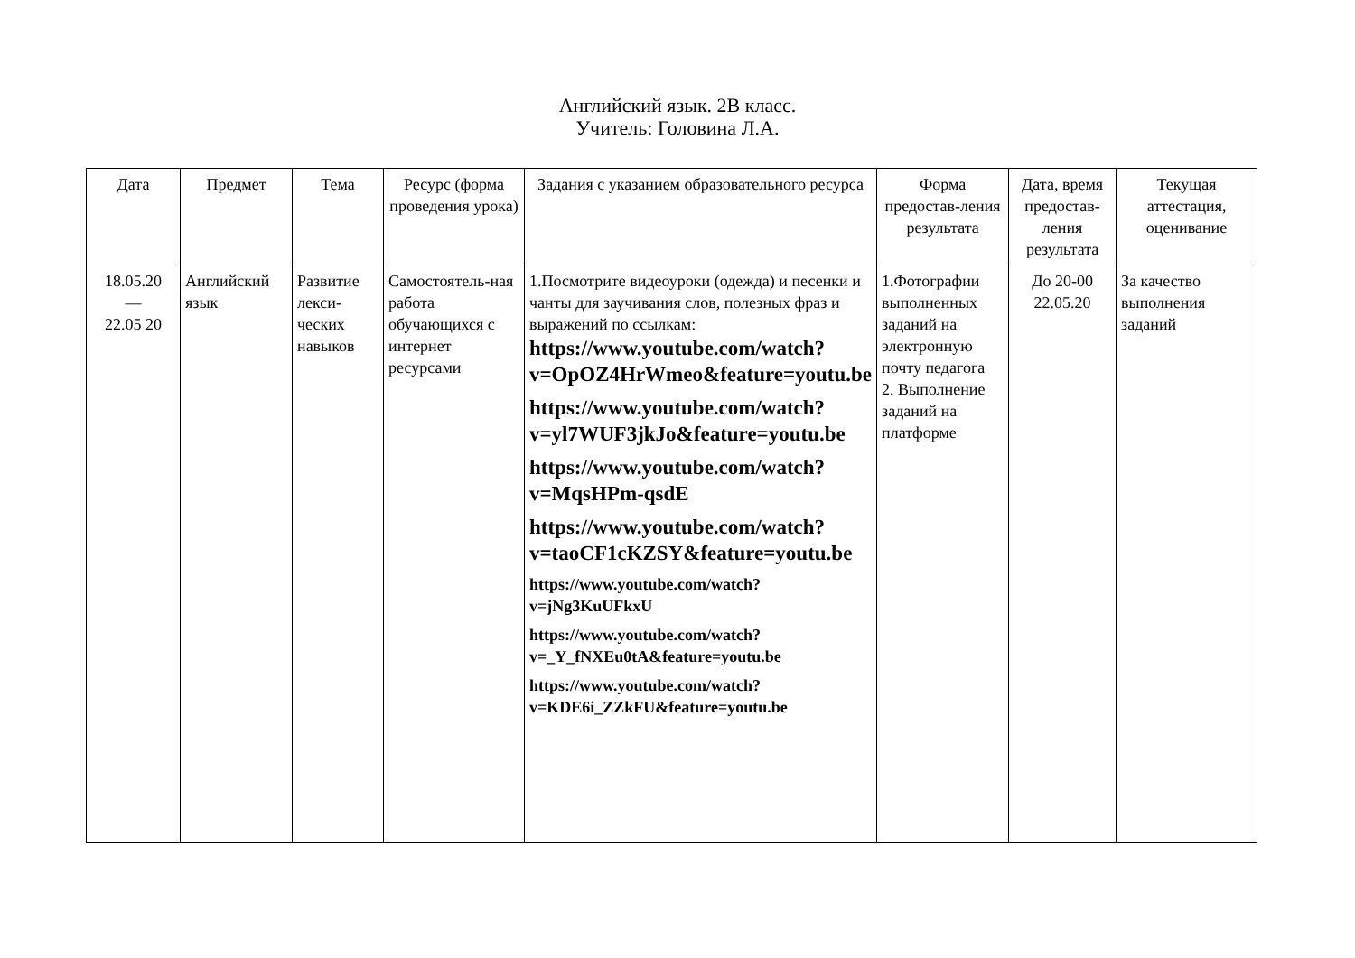Английский язык. 2В класс.
Учитель: Головина Л.А.
| Дата | Предмет | Тема | Ресурс (форма проведения урока) | Задания с указанием образовательного ресурса | Форма предостав-ления результата | Дата, время предостав-ления результата | Текущая аттестация, оценивание |
| --- | --- | --- | --- | --- | --- | --- | --- |
| 18.05.20 — 22.05 20 | Английский язык | Развитие лекси-ческих навыков | Самостоятель-ная работа обучающихся с интернет ресурсами | 1.Посмотрите видеоуроки (одежда) и песенки и чанты для заучивания слов, полезных фраз и выражений по ссылкам: https://www.youtube.com/watch?v=OpOZ4HrWmeo&feature=youtu.be https://www.youtube.com/watch?v=yl7WUF3jkJo&feature=youtu.be https://www.youtube.com/watch?v=MqsHPm-qsdE https://www.youtube.com/watch?v=taoCF1cKZSY&feature=youtu.be https://www.youtube.com/watch?v=jNg3KuUFkxU https://www.youtube.com/watch?v=_Y_fNXEu0tA&feature=youtu.be https://www.youtube.com/watch?v=KDE6i_ZZkFU&feature=youtu.be | 1.Фотографии выполненных заданий на электронную почту педагога 2. Выполнение заданий на платформе | До 20-00 22.05.20 | За качество выполнения заданий |